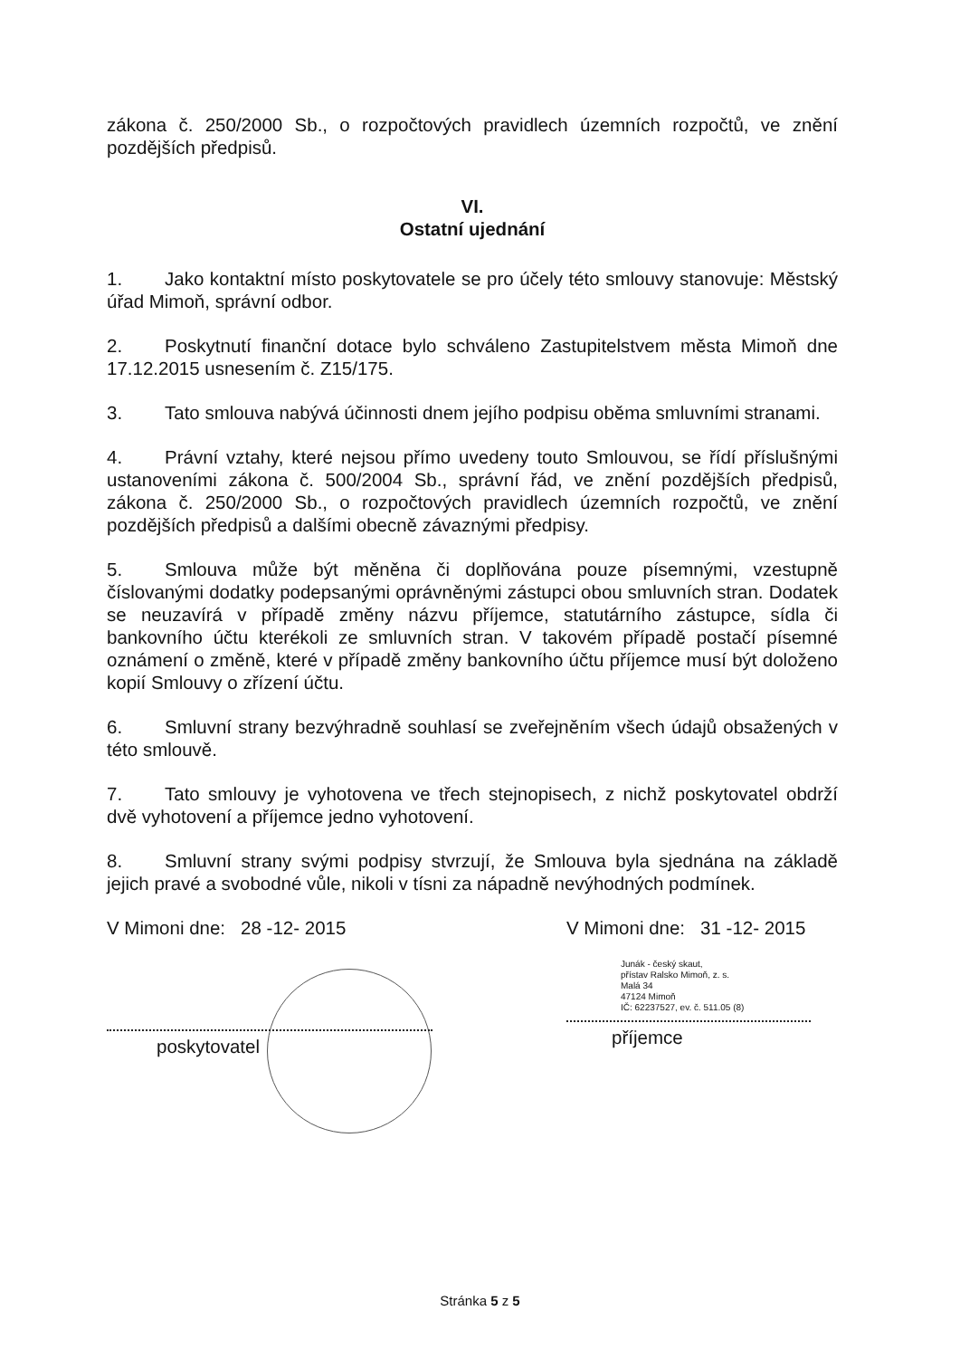zákona č. 250/2000 Sb., o rozpočtových pravidlech územních rozpočtů, ve znění pozdějších předpisů.
VI.
Ostatní ujednání
1. Jako kontaktní místo poskytovatele se pro účely této smlouvy stanovuje: Městský úřad Mimoň, správní odbor.
2. Poskytnutí finanční dotace bylo schváleno Zastupitelstvem města Mimoň dne 17.12.2015 usnesením č. Z15/175.
3. Tato smlouva nabývá účinnosti dnem jejího podpisu oběma smluvními stranami.
4. Právní vztahy, které nejsou přímo uvedeny touto Smlouvou, se řídí příslušnými ustanoveními zákona č. 500/2004 Sb., správní řád, ve znění pozdějších předpisů, zákona č. 250/2000 Sb., o rozpočtových pravidlech územních rozpočtů, ve znění pozdějších předpisů a dalšími obecně závaznými předpisy.
5. Smlouva může být měněna či doplňována pouze písemnými, vzestupně číslovanými dodatky podepsanými oprávněnými zástupci obou smluvních stran. Dodatek se neuzavírá v případě změny názvu příjemce, statutárního zástupce, sídla či bankovního účtu kterékoli ze smluvních stran. V takovém případě postačí písemné oznámení o změně, které v případě změny bankovního účtu příjemce musí být doloženo kopií Smlouvy o zřízení účtu.
6. Smluvní strany bezvýhradně souhlasí se zveřejněním všech údajů obsažených v této smlouvě.
7. Tato smlouvy je vyhotovena ve třech stejnopisech, z nichž poskytovatel obdrží dvě vyhotovení a příjemce jedno vyhotovení.
8. Smluvní strany svými podpisy stvrzují, že Smlouva byla sjednána na základě jejich pravé a svobodné vůle, nikoli v tísni za nápadně nevýhodných podmínek.
V Mimoni dne: 28 -12- 2015
poskytovatel
V Mimoni dne: 31 -12- 2015
Junák - český skaut,
přístav Ralsko Mimoň, z. s.
Malá 34
47124 Mimoň
IČ: 62237527, ev. č. 511.05 (8)
příjemce
Stránka 5 z 5